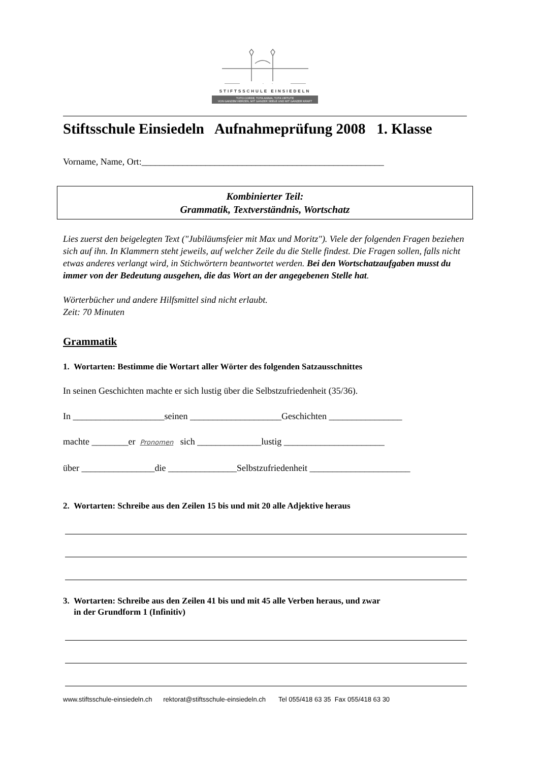STIFTSSCHULE EINSIEDELN
TOTO CORDE, TOTA ANIMA, TOTA VIRTUTE
VON GANZEM HERZEN, MIT GANZER SEELE UND MIT GANZER KRAFT
Stiftsschule Einsiedeln Aufnahmeprüfung 2008 1. Klasse
Vorname, Name, Ort:_____________________________________________________
Kombinierter Teil:
Grammatik, Textverständnis, Wortschatz
Lies zuerst den beigelegten Text ("Jubiläumsfeier mit Max und Moritz"). Viele der folgenden Fragen beziehen sich auf ihn. In Klammern steht jeweils, auf welcher Zeile du die Stelle findest. Die Fragen sollen, falls nicht etwas anderes verlangt wird, in Stichwörtern beantwortet werden. Bei den Wortschatzaufgaben musst du immer von der Bedeutung ausgehen, die das Wort an der angegebenen Stelle hat.
Wörterbücher und andere Hilfsmittel sind nicht erlaubt.
Zeit: 70 Minuten
Grammatik
1. Wortarten: Bestimme die Wortart aller Wörter des folgenden Satzausschnittes
In seinen Geschichten machte er sich lustig über die Selbstzufriedenheit (35/36).
In ____________________seinen ____________________Geschichten ________________
machte ________er Pronomen sich ______________lustig ______________________
über ________________die _______________Selbstzufriedenheit ______________________
2. Wortarten: Schreibe aus den Zeilen 15 bis und mit 20 alle Adjektive heraus
3. Wortarten: Schreibe aus den Zeilen 41 bis und mit 45 alle Verben heraus, und zwar
in der Grundform 1 (Infinitiv)
www.stiftsschule-einsiedeln.ch rektorat@stiftsschule-einsiedeln.ch Tel 055/418 63 35 Fax 055/418 63 30